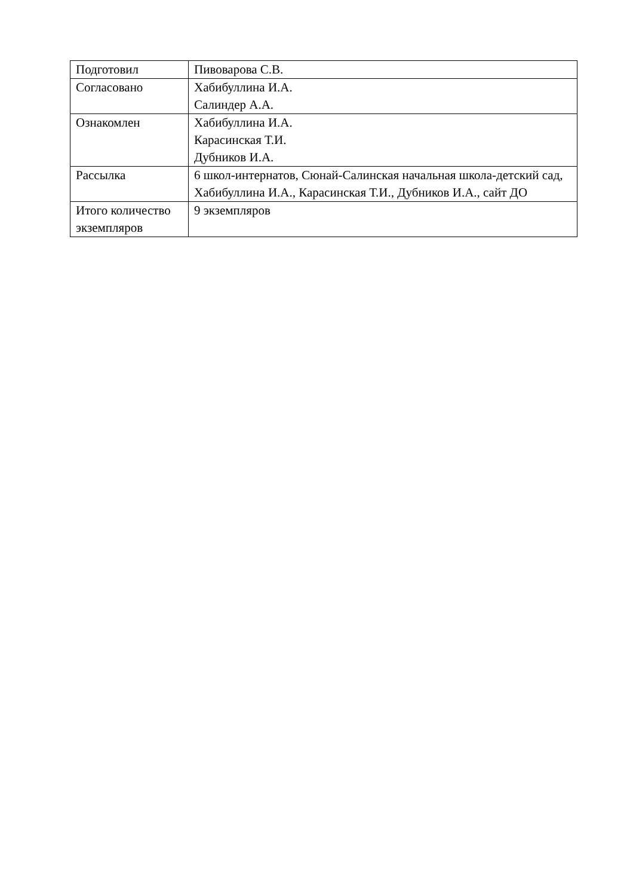| Подготовил | Пивоварова С.В. |
| Согласовано | Хабибуллина И.А. Салиндер А.А. |
| Ознакомлен | Хабибуллина И.А. Карасинская Т.И. Дубников И.А. |
| Рассылка | 6 школ-интернатов, Сюнай-Салинская начальная школа-детский сад, Хабибуллина И.А., Карасинская Т.И., Дубников И.А., сайт ДО |
| Итого количество экземпляров | 9 экземпляров |